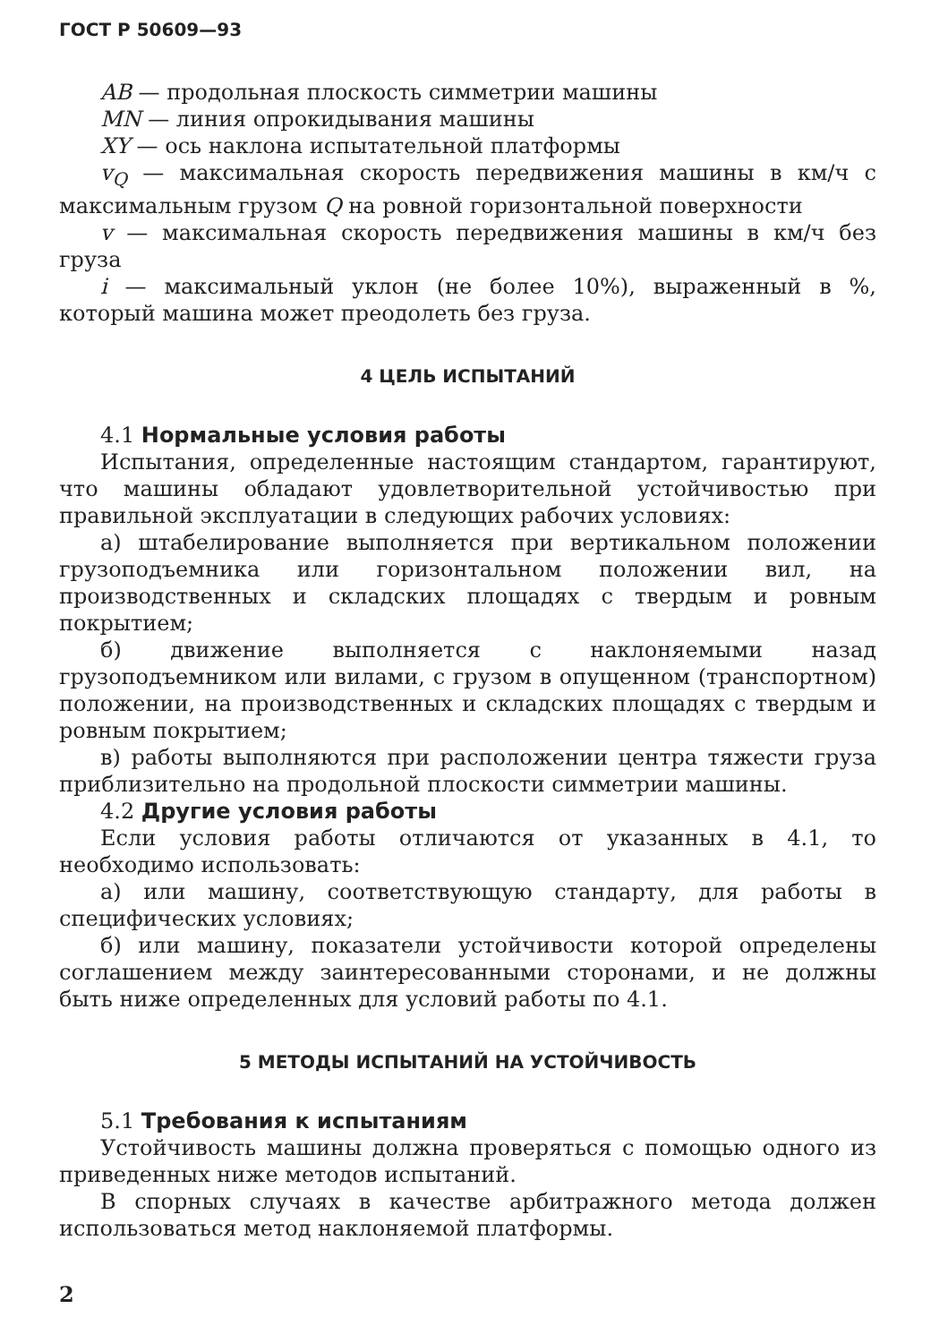ГОСТ Р 50609—93
AB — продольная плоскость симметрии машины
MN — линия опрокидывания машины
XY — ось наклона испытательной платформы
v<sub>Q</sub> — максимальная скорость передвижения машины в км/ч с максимальным грузом Q на ровной горизонтальной поверхности
v — максимальная скорость передвижения машины в км/ч без груза
i — максимальный уклон (не более 10%), выраженный в %, который машина может преодолеть без груза.
4 ЦЕЛЬ ИСПЫТАНИЙ
4.1 Нормальные условия работы
Испытания, определенные настоящим стандартом, гарантируют, что машины обладают удовлетворительной устойчивостью при правильной эксплуатации в следующих рабочих условиях:
а) штабелирование выполняется при вертикальном положении грузоподъемника или горизонтальном положении вил, на производственных и складских площадях с твердым и ровным покрытием;
б) движение выполняется с наклоняемыми назад грузоподъемником или вилами, с грузом в опущенном (транспортном) положении, на производственных и складских площадях с твердым и ровным покрытием;
в) работы выполняются при расположении центра тяжести груза приблизительно на продольной плоскости симметрии машины.
4.2 Другие условия работы
Если условия работы отличаются от указанных в 4.1, то необходимо использовать:
а) или машину, соответствующую стандарту, для работы в специфических условиях;
б) или машину, показатели устойчивости которой определены соглашением между заинтересованными сторонами, и не должны быть ниже определенных для условий работы по 4.1.
5 МЕТОДЫ ИСПЫТАНИЙ НА УСТОЙЧИВОСТЬ
5.1 Требования к испытаниям
Устойчивость машины должна проверяться с помощью одного из приведенных ниже методов испытаний.
В спорных случаях в качестве арбитражного метода должен использоваться метод наклоняемой платформы.
2